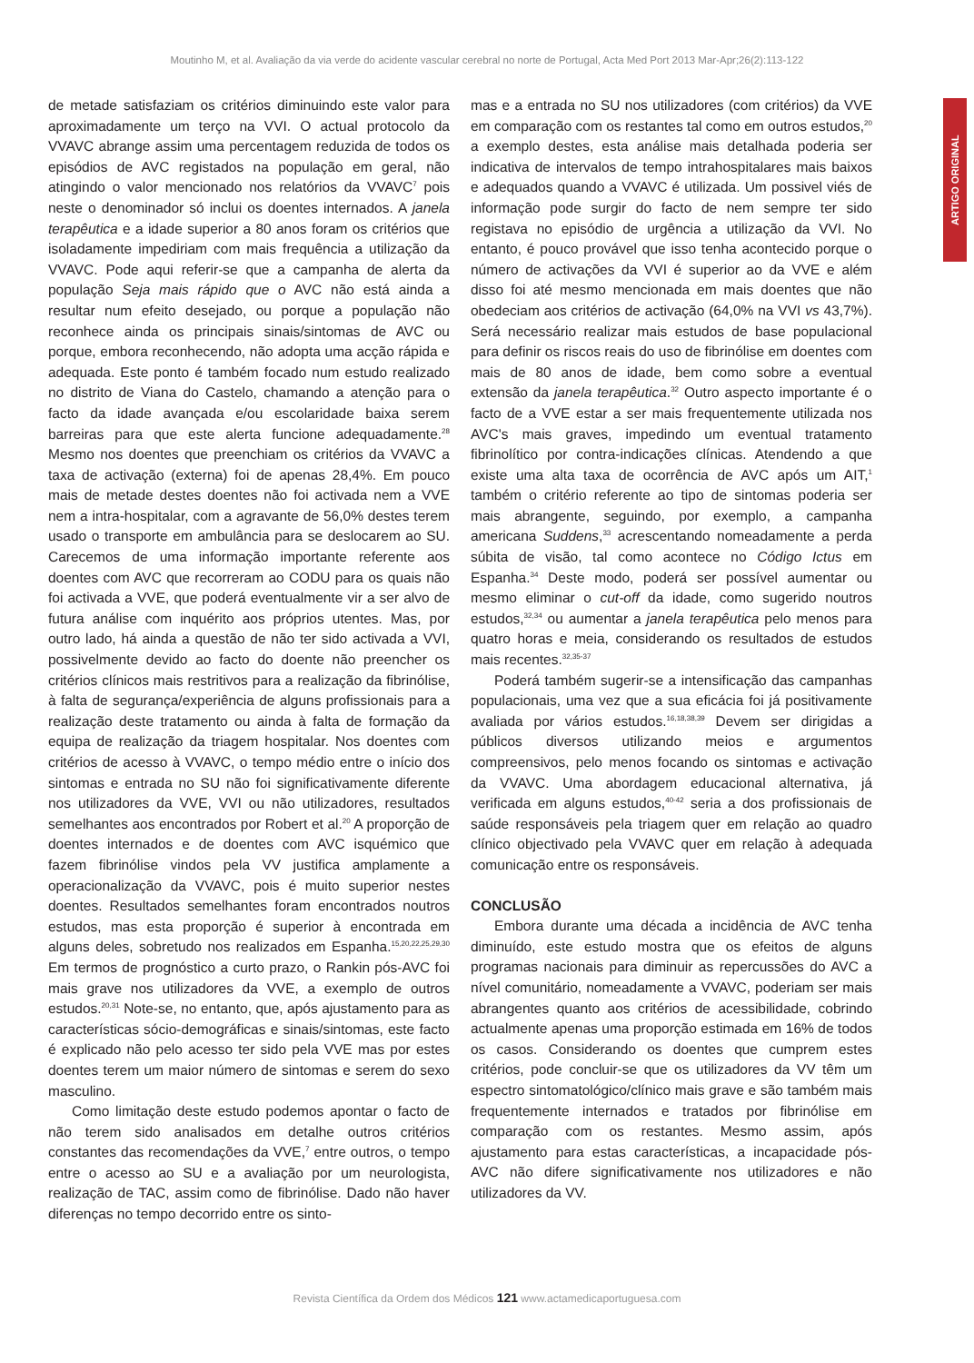Moutinho M, et al. Avaliação da via verde do acidente vascular cerebral no norte de Portugal, Acta Med Port 2013 Mar-Apr;26(2):113-122
ARTIGO ORIGINAL
de metade satisfaziam os critérios diminuindo este valor para aproximadamente um terço na VVI. O actual protocolo da VVAVC abrange assim uma percentagem reduzida de todos os episódios de AVC registados na população em geral, não atingindo o valor mencionado nos relatórios da VVAVC<sup>7</sup> pois neste o denominador só inclui os doentes internados. A janela terapêutica e a idade superior a 80 anos foram os critérios que isoladamente impediriam com mais frequência a utilização da VVAVC. Pode aqui referir-se que a campanha de alerta da população Seja mais rápido que o AVC não está ainda a resultar num efeito desejado, ou porque a população não reconhece ainda os principais sinais/sintomas de AVC ou porque, embora reconhecendo, não adopta uma acção rápida e adequada. Este ponto é também focado num estudo realizado no distrito de Viana do Castelo, chamando a atenção para o facto da idade avançada e/ou escolaridade baixa serem barreiras para que este alerta funcione adequadamente.<sup>28</sup> Mesmo nos doentes que preenchiam os critérios da VVAVC a taxa de activação (externa) foi de apenas 28,4%. Em pouco mais de metade destes doentes não foi activada nem a VVE nem a intra-hospitalar, com a agravante de 56,0% destes terem usado o transporte em ambulância para se deslocarem ao SU. Carecemos de uma informação importante referente aos doentes com AVC que recorreram ao CODU para os quais não foi activada a VVE, que poderá eventualmente vir a ser alvo de futura análise com inquérito aos próprios utentes. Mas, por outro lado, há ainda a questão de não ter sido activada a VVI, possivelmente devido ao facto do doente não preencher os critérios clínicos mais restritivos para a realização da fibrinólise, à falta de segurança/experiência de alguns profissionais para a realização deste tratamento ou ainda à falta de formação da equipa de realização da triagem hospitalar. Nos doentes com critérios de acesso à VVAVC, o tempo médio entre o início dos sintomas e entrada no SU não foi significativamente diferente nos utilizadores da VVE, VVI ou não utilizadores, resultados semelhantes aos encontrados por Robert et al.<sup>20</sup> A proporção de doentes internados e de doentes com AVC isquémico que fazem fibrinólise vindos pela VV justifica amplamente a operacionalização da VVAVC, pois é muito superior nestes doentes. Resultados semelhantes foram encontrados noutros estudos, mas esta proporção é superior à encontrada em alguns deles, sobretudo nos realizados em Espanha.<sup>15,20,22,25,29,30</sup> Em termos de prognóstico a curto prazo, o Rankin pós-AVC foi mais grave nos utilizadores da VVE, a exemplo de outros estudos.<sup>20,31</sup> Note-se, no entanto, que, após ajustamento para as características sócio-demográficas e sinais/sintomas, este facto é explicado não pelo acesso ter sido pela VVE mas por estes doentes terem um maior número de sintomas e serem do sexo masculino.
Como limitação deste estudo podemos apontar o facto de não terem sido analisados em detalhe outros critérios constantes das recomendações da VVE,<sup>7</sup> entre outros, o tempo entre o acesso ao SU e a avaliação por um neurologista, realização de TAC, assim como de fibrinólise. Dado não haver diferenças no tempo decorrido entre os sinto-
mas e a entrada no SU nos utilizadores (com critérios) da VVE em comparação com os restantes tal como em outros estudos,<sup>20</sup> a exemplo destes, esta análise mais detalhada poderia ser indicativa de intervalos de tempo intrahospitalares mais baixos e adequados quando a VVAVC é utilizada. Um possivel viés de informação pode surgir do facto de nem sempre ter sido registava no episódio de urgência a utilização da VVI. No entanto, é pouco provável que isso tenha acontecido porque o número de activações da VVI é superior ao da VVE e além disso foi até mesmo mencionada em mais doentes que não obedeciam aos critérios de activação (64,0% na VVI vs 43,7%). Será necessário realizar mais estudos de base populacional para definir os riscos reais do uso de fibrinólise em doentes com mais de 80 anos de idade, bem como sobre a eventual extensão da janela terapêutica.<sup>32</sup> Outro aspecto importante é o facto de a VVE estar a ser mais frequentemente utilizada nos AVC's mais graves, impedindo um eventual tratamento fibrinolítico por contra-indicações clínicas. Atendendo a que existe uma alta taxa de ocorrência de AVC após um AIT,<sup>1</sup> também o critério referente ao tipo de sintomas poderia ser mais abrangente, seguindo, por exemplo, a campanha americana Suddens,<sup>33</sup> acrescentando nomeadamente a perda súbita de visão, tal como acontece no Código Ictus em Espanha.<sup>34</sup> Deste modo, poderá ser possível aumentar ou mesmo eliminar o cut-off da idade, como sugerido noutros estudos,<sup>32,34</sup> ou aumentar a janela terapêutica pelo menos para quatro horas e meia, considerando os resultados de estudos mais recentes.<sup>32,35-37</sup>
Poderá também sugerir-se a intensificação das campanhas populacionais, uma vez que a sua eficácia foi já positivamente avaliada por vários estudos.<sup>16,18,38,39</sup> Devem ser dirigidas a públicos diversos utilizando meios e argumentos compreensivos, pelo menos focando os sintomas e activação da VVAVC. Uma abordagem educacional alternativa, já verificada em alguns estudos,<sup>40-42</sup> seria a dos profissionais de saúde responsáveis pela triagem quer em relação ao quadro clínico objectivado pela VVAVC quer em relação à adequada comunicação entre os responsáveis.
CONCLUSÃO
Embora durante uma década a incidência de AVC tenha diminuído, este estudo mostra que os efeitos de alguns programas nacionais para diminuir as repercussões do AVC a nível comunitário, nomeadamente a VVAVC, poderiam ser mais abrangentes quanto aos critérios de acessibilidade, cobrindo actualmente apenas uma proporção estimada em 16% de todos os casos. Considerando os doentes que cumprem estes critérios, pode concluir-se que os utilizadores da VV têm um espectro sintomatológico/clínico mais grave e são também mais frequentemente internados e tratados por fibrinólise em comparação com os restantes. Mesmo assim, após ajustamento para estas características, a incapacidade pós-AVC não difere significativamente nos utilizadores e não utilizadores da VV.
Revista Científica da Ordem dos Médicos 121 www.actamedicaportuguesa.com